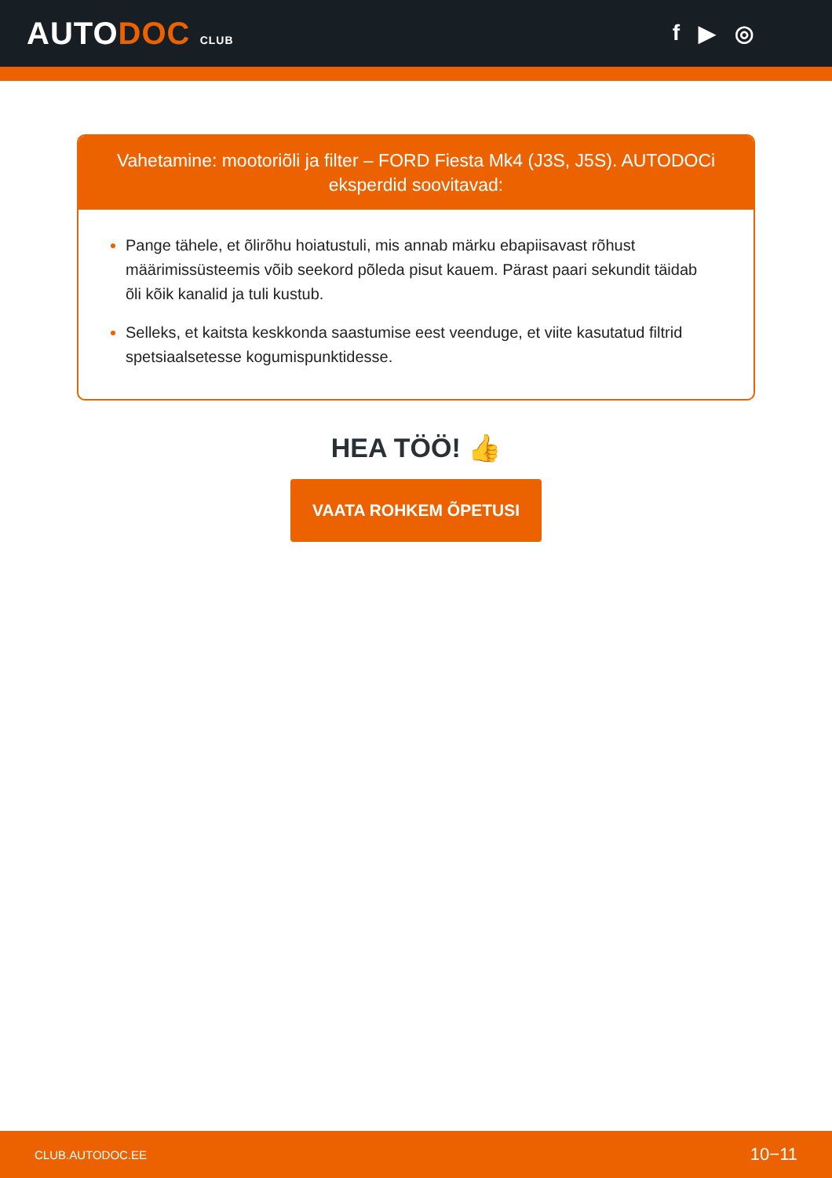AUTODOC CLUB
f ▶ ◎
Vahetamine: mootoriõli ja filter – FORD Fiesta Mk4 (J3S, J5S). AUTODOCi eksperdid soovitavad:
Pange tähele, et õlirõhu hoiatustuli, mis annab märku ebapiisavast rõhust määrimissüsteemis võib seekord põleda pisut kauem. Pärast paari sekundit täidab õli kõik kanalid ja tuli kustub.
Selleks, et kaitsta keskkonda saastumise eest veenduge, et viite kasutatud filtrid spetsiaalsetesse kogumispunktidesse.
HEA TÖÖ! 👍
VAATA ROHKEM ÕPETUSI
CLUB.AUTODOC.EE 10−11